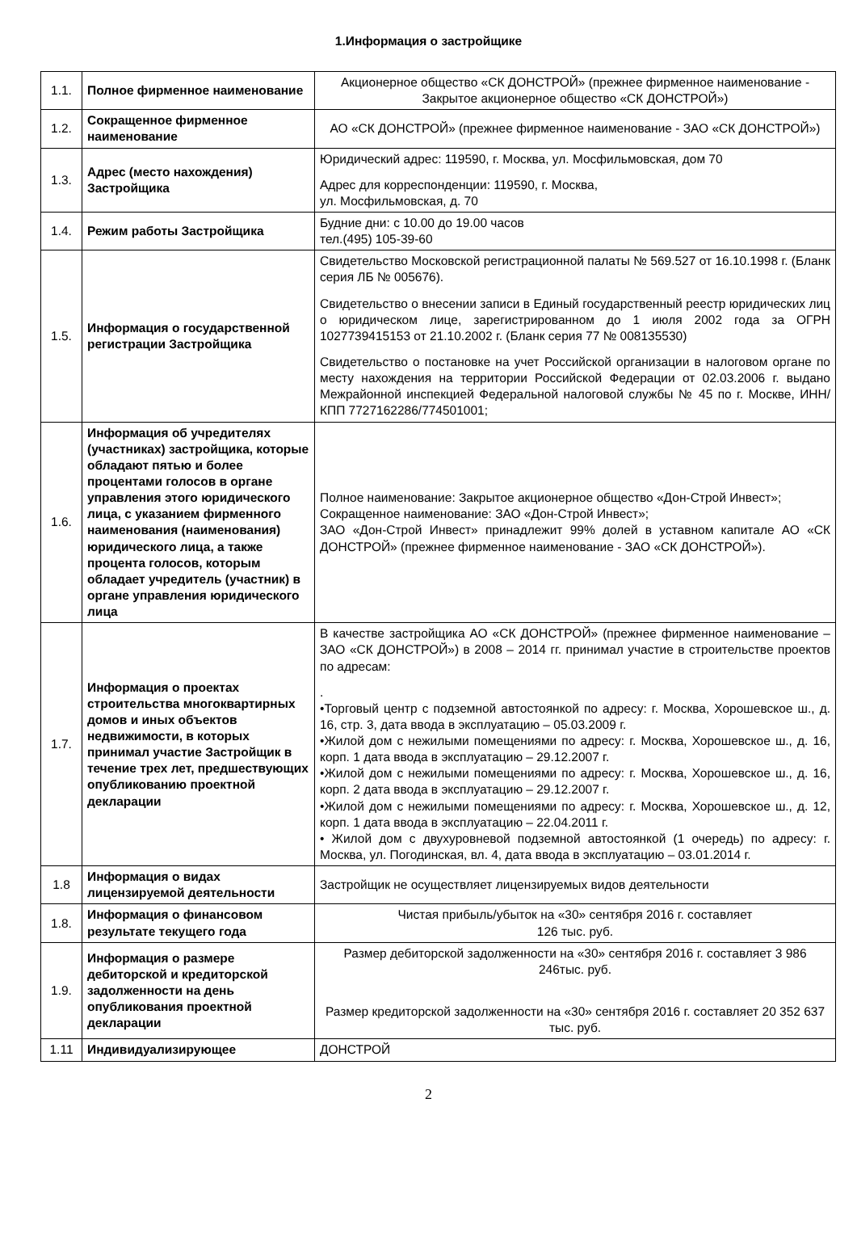1.Информация о застройщике
| 1.1. | Полное фирменное наименование | Акционерное общество «СК ДОНСТРОЙ» (прежнее фирменное наименование - Закрытое акционерное общество «СК ДОНСТРОЙ») |
| 1.2. | Сокращенное фирменное наименование | АО «СК ДОНСТРОЙ» (прежнее фирменное наименование - ЗАО «СК ДОНСТРОЙ») |
| 1.3. | Адрес (место нахождения) Застройщика | Юридический адрес: 119590, г. Москва, ул. Мосфильмовская, дом 70 Адрес для корреспонденции: 119590, г. Москва, ул. Мосфильмовская, д. 70 |
| 1.4. | Режим работы Застройщика | Будние дни: с 10.00 до 19.00 часов тел.(495) 105-39-60 |
| 1.5. | Информация о государственной регистрации Застройщика | Свидетельство Московской регистрационной палаты № 569.527 от 16.10.1998 г. (Бланк серия ЛБ № 005676). Свидетельство о внесении записи в Единый государственный реестр юридических лиц о юридическом лице, зарегистрированном до 1 июля 2002 года за ОГРН 1027739415153 от 21.10.2002 г. (Бланк серия 77 № 008135530) Свидетельство о постановке на учет Российской организации в налоговом органе по месту нахождения на территории Российской Федерации от 02.03.2006 г. выдано Межрайонной инспекцией Федеральной налоговой службы № 45 по г. Москве, ИНН/КПП 7727162286/774501001; |
| 1.6. | Информация об учредителях (участниках) застройщика, которые обладают пятью и более процентами голосов в органе управления этого юридического лица, с указанием фирменного наименования (наименования) юридического лица, а также процента голосов, которым обладает учредитель (участник) в органе управления юридического лица | Полное наименование: Закрытое акционерное общество «Дон-Строй Инвест»; Сокращенное наименование: ЗАО «Дон-Строй Инвест»; ЗАО «Дон-Строй Инвест» принадлежит 99% долей в уставном капитале АО «СК ДОНСТРОЙ» (прежнее фирменное наименование - ЗАО «СК ДОНСТРОЙ»). |
| 1.7. | Информация о проектах строительства многоквартирных домов и иных объектов недвижимости, в которых принимал участие Застройщик в течение трех лет, предшествующих опубликованию проектной декларации | В качестве застройщика АО «СК ДОНСТРОЙ» (прежнее фирменное наименование – ЗАО «СК ДОНСТРОЙ») в 2008 – 2014 гг. принимал участие в строительстве проектов по адресам: . •Торговый центр с подземной автостоянкой по адресу: г. Москва, Хорошевское ш., д. 16, стр. 3, дата ввода в эксплуатацию – 05.03.2009 г. •Жилой дом с нежилыми помещениями по адресу: г. Москва, Хорошевское ш., д. 16, корп. 1 дата ввода в эксплуатацию – 29.12.2007 г. •Жилой дом с нежилыми помещениями по адресу: г. Москва, Хорошевское ш., д. 16, корп. 2 дата ввода в эксплуатацию – 29.12.2007 г. •Жилой дом с нежилыми помещениями по адресу: г. Москва, Хорошевское ш., д. 12, корп. 1 дата ввода в эксплуатацию – 22.04.2011 г. • Жилой дом с двухуровневой подземной автостоянкой (1 очередь) по адресу: г. Москва, ул. Погодинская, вл. 4, дата ввода в эксплуатацию – 03.01.2014 г. |
| 1.8 | Информация о видах лицензируемой деятельности | Застройщик не осуществляет лицензируемых видов деятельности |
| 1.8. | Информация о финансовом результате текущего года | Чистая прибыль/убыток на «30» сентября 2016 г. составляет 126 тыс. руб. |
| 1.9. | Информация о размере дебиторской и кредиторской задолженности на день опубликования проектной декларации | Размер дебиторской задолженности на «30» сентября 2016 г. составляет 3 986 246тыс. руб. Размер кредиторской задолженности на «30» сентября 2016 г. составляет 20 352 637 тыс. руб. |
| 1.11 | Индивидуализирующее | ДОНСТРОЙ |
2